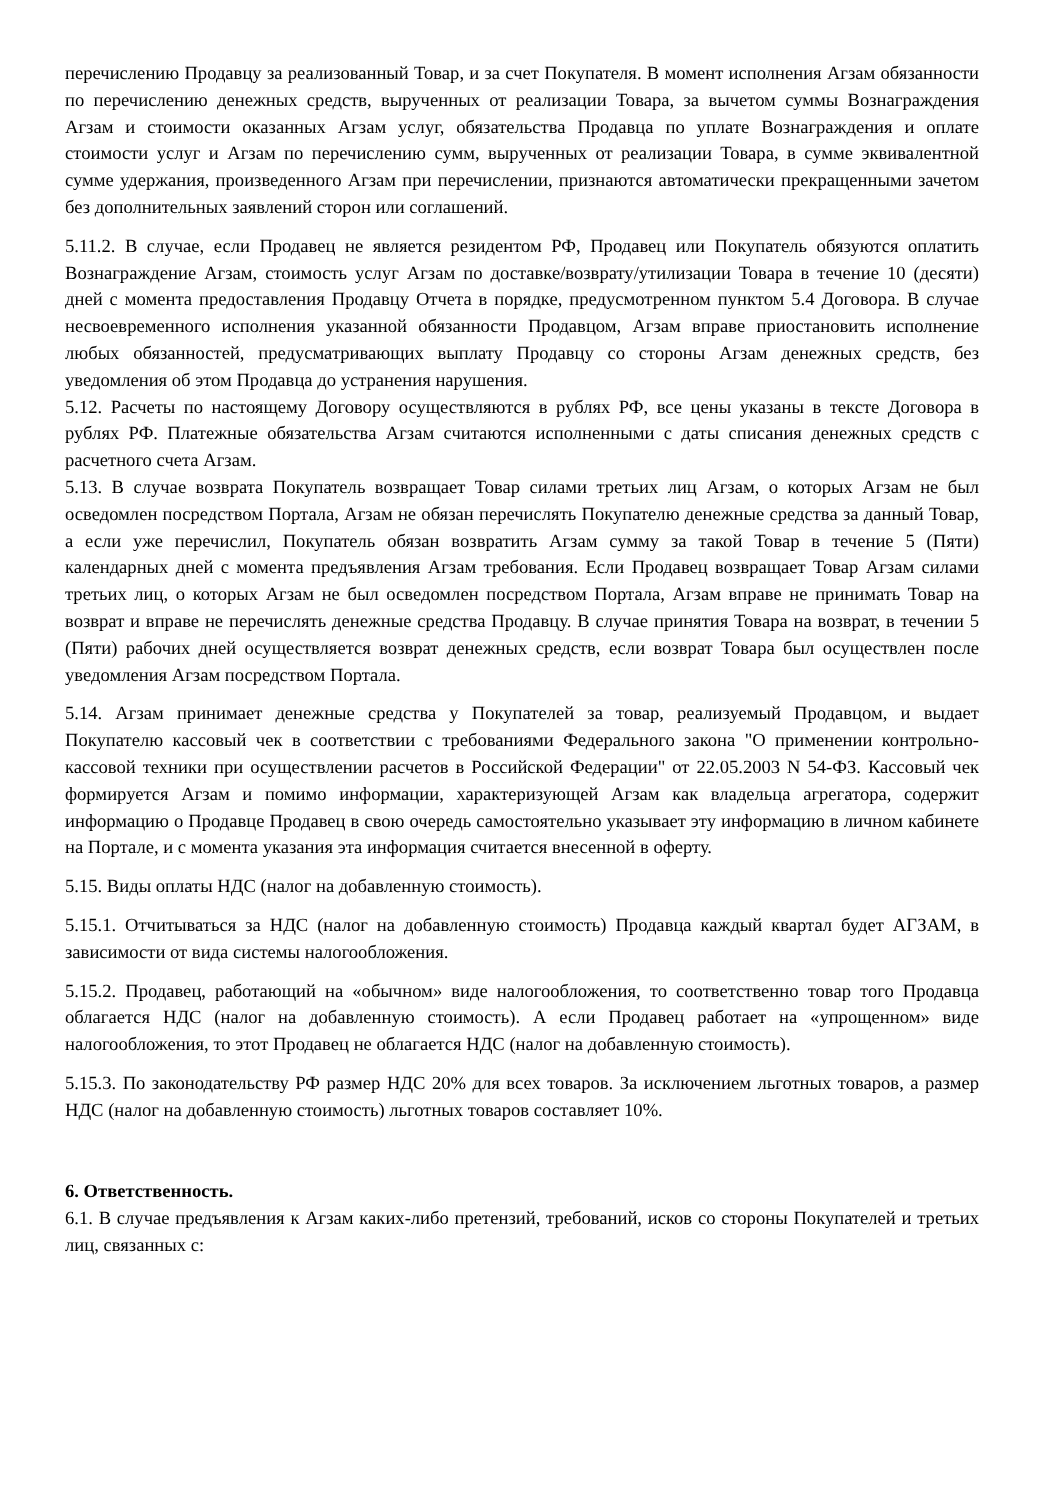перечислению Продавцу за реализованный Товар, и за счет Покупателя. В момент исполнения Агзам обязанности по перечислению денежных средств, вырученных от реализации Товара, за вычетом суммы Вознаграждения Агзам и стоимости оказанных Агзам услуг, обязательства Продавца по уплате Вознаграждения и оплате стоимости услуг и Агзам по перечислению сумм, вырученных от реализации Товара, в сумме эквивалентной сумме удержания, произведенного Агзам при перечислении, признаются автоматически прекращенными зачетом без дополнительных заявлений сторон или соглашений.
5.11.2. В случае, если Продавец не является резидентом РФ, Продавец или Покупатель обязуются оплатить Вознаграждение Агзам, стоимость услуг Агзам по доставке/возврату/утилизации Товара в течение 10 (десяти) дней с момента предоставления Продавцу Отчета в порядке, предусмотренном пунктом 5.4 Договора. В случае несвоевременного исполнения указанной обязанности Продавцом, Агзам вправе приостановить исполнение любых обязанностей, предусматривающих выплату Продавцу со стороны Агзам денежных средств, без уведомления об этом Продавца до устранения нарушения.
5.12. Расчеты по настоящему Договору осуществляются в рублях РФ, все цены указаны в тексте Договора в рублях РФ. Платежные обязательства Агзам считаются исполненными с даты списания денежных средств с расчетного счета Агзам.
5.13. В случае возврата Покупатель возвращает Товар силами третьих лиц Агзам, о которых Агзам не был осведомлен посредством Портала, Агзам не обязан перечислять Покупателю денежные средства за данный Товар, а если уже перечислил, Покупатель обязан возвратить Агзам сумму за такой Товар в течение 5 (Пяти) календарных дней с момента предъявления Агзам требования. Если Продавец возвращает Товар Агзам силами третьих лиц, о которых Агзам не был осведомлен посредством Портала, Агзам вправе не принимать Товар на возврат и вправе не перечислять денежные средства Продавцу. В случае принятия Товара на возврат, в течении 5 (Пяти) рабочих дней осуществляется возврат денежных средств, если возврат Товара был осуществлен после уведомления Агзам посредством Портала.
5.14. Агзам принимает денежные средства у Покупателей за товар, реализуемый Продавцом, и выдает Покупателю кассовый чек в соответствии с требованиями Федерального закона "О применении контрольно-кассовой техники при осуществлении расчетов в Российской Федерации" от 22.05.2003 N 54-ФЗ. Кассовый чек формируется Агзам и помимо информации, характеризующей Агзам как владельца агрегатора, содержит информацию о Продавце Продавец в свою очередь самостоятельно указывает эту информацию в личном кабинете на Портале, и с момента указания эта информация считается внесенной в оферту.
5.15. Виды оплаты НДС (налог на добавленную стоимость).
5.15.1. Отчитываться за НДС (налог на добавленную стоимость) Продавца каждый квартал будет АГЗАМ, в зависимости от вида системы налогообложения.
5.15.2. Продавец, работающий на «обычном» виде налогообложения, то соответственно товар того Продавца облагается НДС (налог на добавленную стоимость). А если Продавец работает на «упрощенном» виде налогообложения, то этот Продавец не облагается НДС (налог на добавленную стоимость).
5.15.3. По законодательству РФ размер НДС 20% для всех товаров. За исключением льготных товаров, а размер НДС (налог на добавленную стоимость) льготных товаров составляет 10%.
6. Ответственность.
6.1. В случае предъявления к Агзам каких-либо претензий, требований, исков со стороны Покупателей и третьих лиц, связанных с: